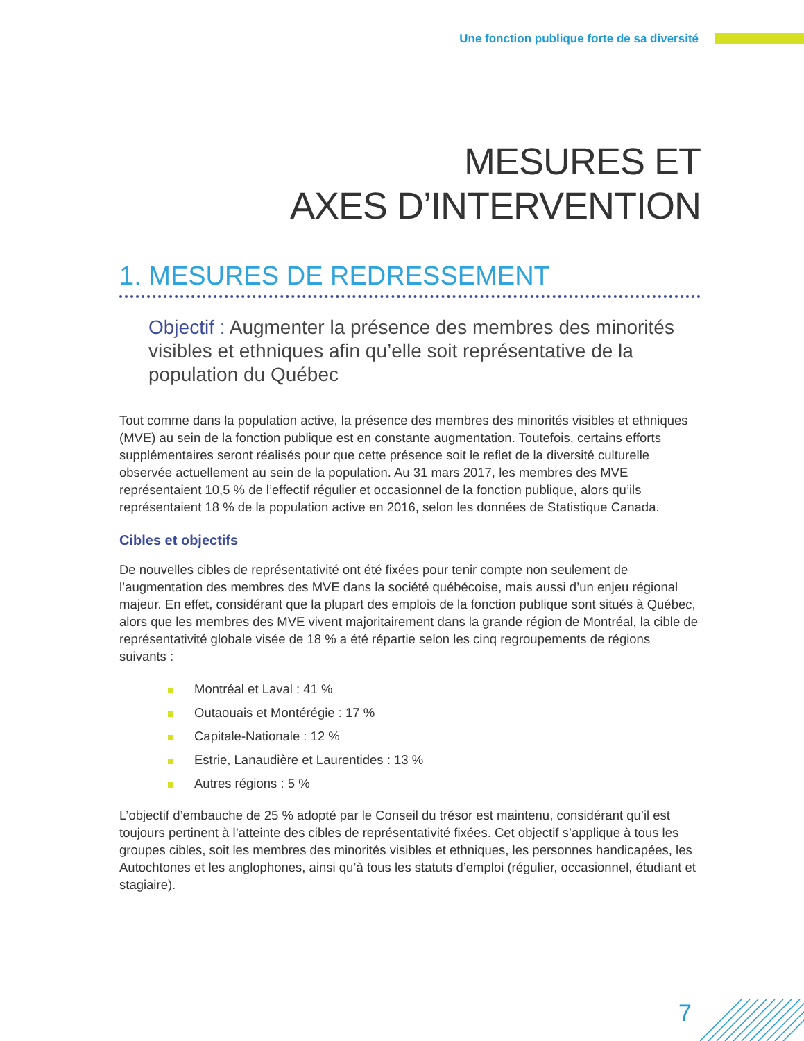Une fonction publique forte de sa diversité
MESURES ET
AXES D’INTERVENTION
1. MESURES DE REDRESSEMENT
Objectif : Augmenter la présence des membres des minorités visibles et ethniques afin qu’elle soit représentative de la population du Québec
Tout comme dans la population active, la présence des membres des minorités visibles et ethniques (MVE) au sein de la fonction publique est en constante augmentation. Toutefois, certains efforts supplémentaires seront réalisés pour que cette présence soit le reflet de la diversité culturelle observée actuellement au sein de la population. Au 31 mars 2017, les membres des MVE représentaient 10,5 % de l’effectif régulier et occasionnel de la fonction publique, alors qu’ils représentaient 18 % de la population active en 2016, selon les données de Statistique Canada.
Cibles et objectifs
De nouvelles cibles de représentativité ont été fixées pour tenir compte non seulement de l’augmentation des membres des MVE dans la société québécoise, mais aussi d’un enjeu régional majeur. En effet, considérant que la plupart des emplois de la fonction publique sont situés à Québec, alors que les membres des MVE vivent majoritairement dans la grande région de Montréal, la cible de représentativité globale visée de 18 % a été répartie selon les cinq regroupements de régions suivants :
Montréal et Laval : 41 %
Outaouais et Montérégie : 17 %
Capitale-Nationale : 12 %
Estrie, Lanaudière et Laurentides : 13 %
Autres régions : 5 %
L’objectif d’embauche de 25 % adopté par le Conseil du trésor est maintenu, considérant qu’il est toujours pertinent à l’atteinte des cibles de représentativité fixées. Cet objectif s’applique à tous les groupes cibles, soit les membres des minorités visibles et ethniques, les personnes handicapées, les Autochtones et les anglophones, ainsi qu’à tous les statuts d’emploi (régulier, occasionnel, étudiant et stagiaire).
7